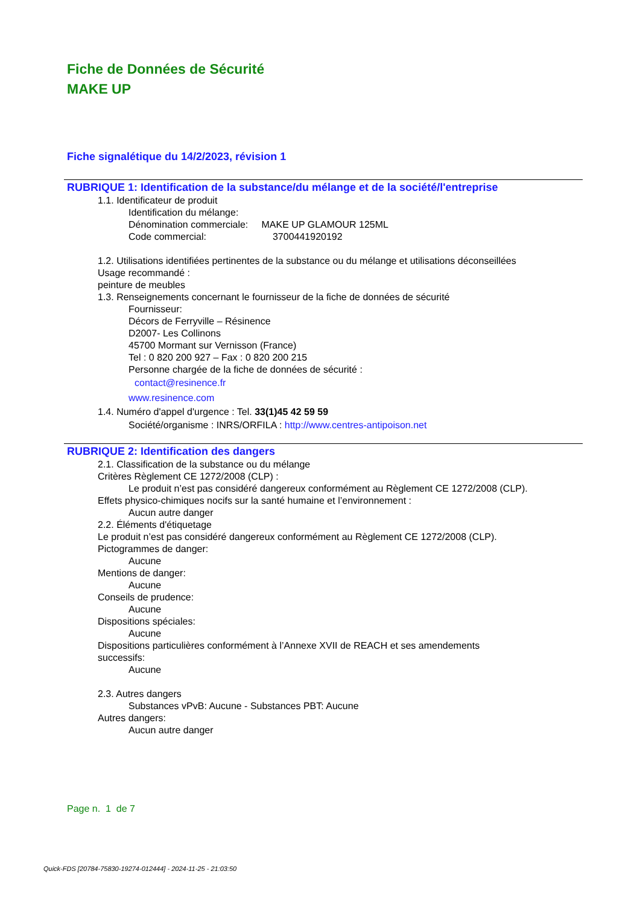Fiche de Données de Sécurité
MAKE UP
Fiche signalétique du 14/2/2023, révision 1
RUBRIQUE 1: Identification de la substance/du mélange et de la société/l'entreprise
1.1. Identificateur de produit
Identification du mélange:
Dénomination commerciale: MAKE UP GLAMOUR 125ML
Code commercial: 3700441920192
1.2. Utilisations identifiées pertinentes de la substance ou du mélange et utilisations déconseillées
Usage recommandé :
peinture de meubles
1.3. Renseignements concernant le fournisseur de la fiche de données de sécurité
Fournisseur:
Décors de Ferryville – Résinence
D2007- Les Collinons
45700 Mormant sur Vernisson (France)
Tel : 0 820 200 927 – Fax : 0 820 200 215
Personne chargée de la fiche de données de sécurité :
contact@resinence.fr
www.resinence.com
1.4. Numéro d'appel d'urgence : Tel. 33(1)45 42 59 59
Société/organisme : INRS/ORFILA : http://www.centres-antipoison.net
RUBRIQUE 2: Identification des dangers
2.1. Classification de la substance ou du mélange
Critères Règlement CE 1272/2008 (CLP) :
Le produit n’est pas considéré dangereux conformément au Règlement CE 1272/2008 (CLP).
Effets physico-chimiques nocifs sur la santé humaine et l’environnement :
Aucun autre danger
2.2. Éléments d'étiquetage
Le produit n’est pas considéré dangereux conformément au Règlement CE 1272/2008 (CLP).
Pictogrammes de danger:
Aucune
Mentions de danger:
Aucune
Conseils de prudence:
Aucune
Dispositions spéciales:
Aucune
Dispositions particulières conformément à l’Annexe XVII de REACH et ses amendements
successifs:
Aucune
2.3. Autres dangers
Substances vPvB: Aucune - Substances PBT: Aucune
Autres dangers:
Aucun autre danger
Page n. 1 de 7
Quick-FDS [20784-75830-19274-012444] - 2024-11-25 - 21:03:50